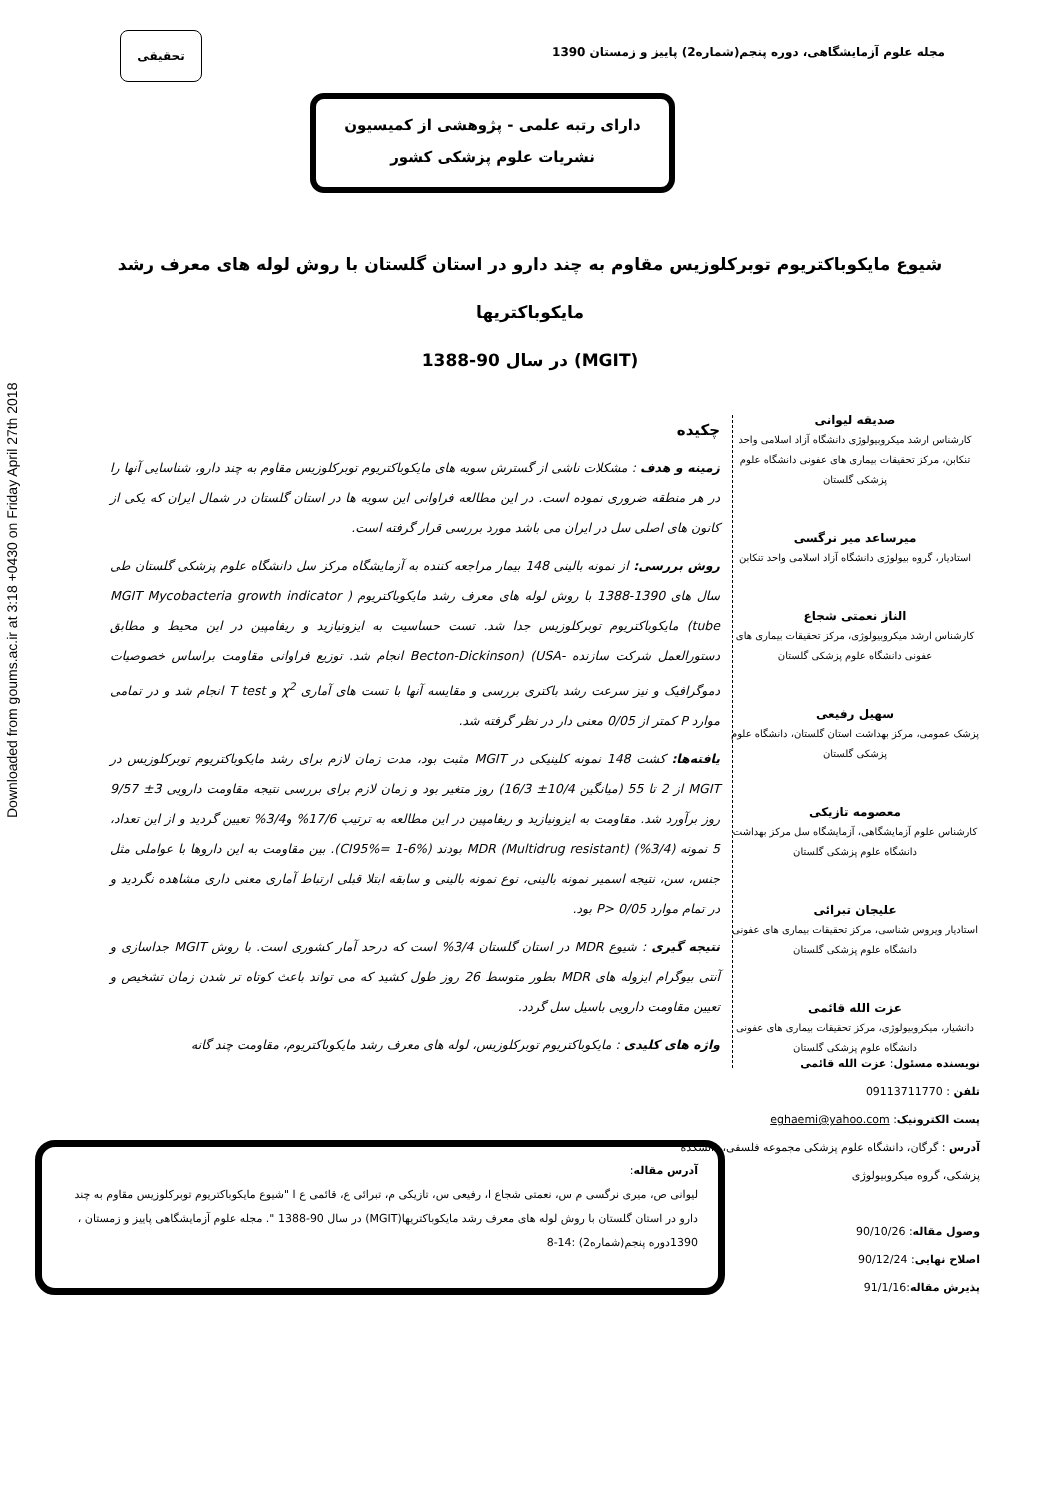Downloaded from goums.ac.ir at 3:18 +0430 on Friday April 27th 2018
مجله علوم آزمایشگاهی، دوره پنجم(شماره2) پاییز و زمستان 1390
تحقیقی
دارای رتبه علمی - پژوهشی از کمیسیون
نشریات علوم پزشکی کشور
شیوع مایکوباکتریوم توبرکلوزیس مقاوم به چند دارو در استان گلستان با روش لوله های معرف رشد مایکوباکتریها
(MGIT) در سال 90-1388
چکیده
زمینه و هدف : مشکلات ناشی از گسترش سویه های مایکوباکتریوم توبرکلوزیس مقاوم به چند دارو، شناسایی آنها را در هر منطقه ضروری نموده است. در این مطالعه فراوانی این سویه ها در استان گلستان در شمال ایران که یکی از کانون های اصلی سل در ایران می باشد مورد بررسی قرار گرفته است.
روش بررسی: از نمونه بالینی 148 بیمار مراجعه کننده به آزمایشگاه مرکز سل دانشگاه علوم پزشکی گلستان طی سال های 1390-1388 با روش لوله های معرف رشد مایکوباکتریوم ( MGIT Mycobacteria growth indicator tube) مایکوباکتریوم توبرکلوزیس جدا شد. تست حساسیت به ایزونیازید و ریفامپین در این محیط و مطابق دستورالعمل شرکت سازنده -Becton-Dickinson) (USA انجام شد. توزیع فراوانی مقاومت براساس خصوصیات دموگرافیک و نیز سرعت رشد باکتری بررسی و مقایسه آنها با تست های آماری χ<sup>2</sup> و T test انجام شد و در تمامی موارد P کمتر از 0/05 معنی دار در نظر گرفته شد.
یافته‌ها: کشت 148 نمونه کلینیکی در MGIT مثبت بود، مدت زمان لازم برای رشد مایکوباکتریوم توبرکلوزیس در MGIT از 2 تا 55 (میانگین 10/4± 16/3) روز متغیر بود و زمان لازم برای بررسی نتیجه مقاومت دارویی 3± 9/57 روز برآورد شد. مقاومت به ایزونیازید و ریفامپین در این مطالعه به ترتیب 17/6% و3/4% تعیین گردید و از این تعداد، 5 نمونه (3/4%) MDR (Multidrug resistant) بودند (CI95%= 1-6%). بین مقاومت به این داروها با عواملی مثل جنس، سن، نتیجه اسمیر نمونه بالینی، نوع نمونه بالینی و سابقه ابتلا قبلی ارتباط آماری معنی داری مشاهده نگردید و در تمام موارد P> 0/05 بود.
نتیجه گیری : شیوع MDR در استان گلستان 3/4% است که درحد آمار کشوری است. با روش MGIT جداسازی و آنتی بیوگرام ایزوله های MDR بطور متوسط 26 روز طول کشید که می تواند باعث کوتاه تر شدن زمان تشخیص و تعیین مقاومت دارویی باسیل سل گردد.
واژه های کلیدی : مایکوباکتریوم توبرکلوزیس، لوله های معرف رشد مایکوباکتریوم، مقاومت چند گانه
صدیقه لیوانی
کارشناس ارشد میکروبیولوژی دانشگاه آزاد اسلامی واحد تنکابن، مرکز تحقیقات بیماری های عفونی دانشگاه علوم پزشکی گلستان
میرساعد میر نرگسی
استادیار، گروه بیولوژی دانشگاه آزاد اسلامی واحد تنکابن
الناز نعمتی شجاع
کارشناس ارشد میکروبیولوژی، مرکز تحقیقات بیماری های عفونی دانشگاه علوم پزشکی گلستان
سهیل رفیعی
پزشک عمومی، مرکز بهداشت استان گلستان، دانشگاه علوم پزشکی گلستان
معصومه تازیکی
کارشناس علوم آزمایشگاهی، آزمایشگاه سل مرکز بهداشت دانشگاه علوم پزشکی گلستان
علیجان تبرائی
استادیار ویروس شناسی، مرکز تحقیقات بیماری های عفونی دانشگاه علوم پزشکی گلستان
عزت الله قائمی
دانشیار، میکروبیولوژی، مرکز تحقیقات بیماری های عفونی دانشگاه علوم پزشکی گلستان
نویسنده مسئول: عزت الله قائمی
تلفن : 09113711770
پست الکترونیک: eghaemi@yahoo.com
آدرس : گرگان، دانشگاه علوم پزشکی مجموعه فلسفی، دانشکده پزشکی، گروه میکروبیولوژی
وصول مقاله: 90/10/26
اصلاح نهایی: 90/12/24
پذیرش مقاله:91/1/16
آدرس مقاله:
لیوانی ص، میری نرگسی م س، نعمتی شجاع ا، رفیعی س، تازیکی م، تبرائی ع، قائمی ع ا "شیوع مایکوباکتریوم توبرکلوزیس مقاوم به چند دارو در استان گلستان با روش لوله های معرف رشد مایکوباکتریها(MGIT) در سال 90-1388 ". مجله علوم آزمایشگاهی پاییز و زمستان ، 1390دوره پنجم(شماره2) :14-8